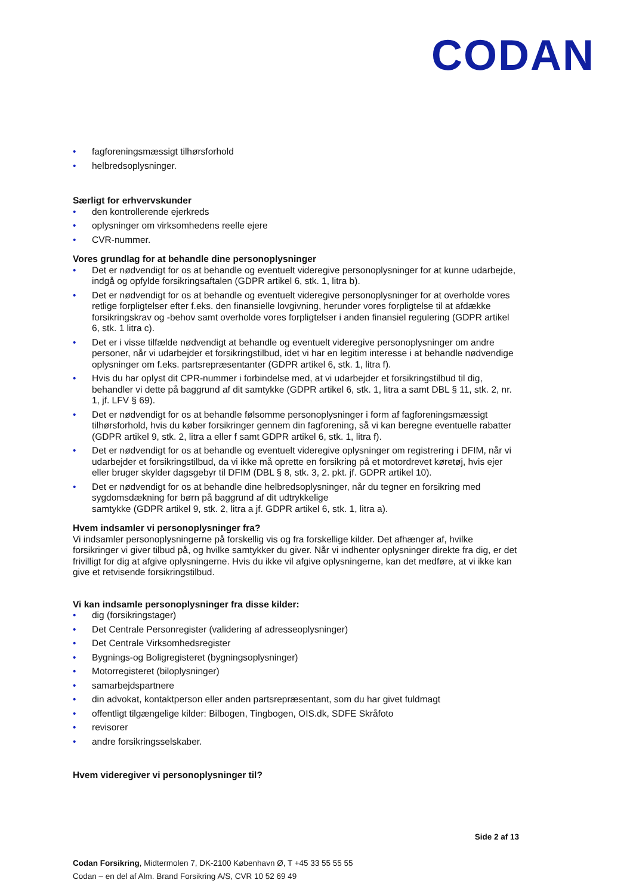CODAN
• fagforeningsmæssigt tilhørsforhold
• helbredsoplysninger.
Særligt for erhvervskunder
• den kontrollerende ejerkreds
• oplysninger om virksomhedens reelle ejere
• CVR-nummer.
Vores grundlag for at behandle dine personoplysninger
• Det er nødvendigt for os at behandle og eventuelt videregive personoplysninger for at kunne udarbejde, indgå og opfylde forsikringsaftalen (GDPR artikel 6, stk. 1, litra b).
• Det er nødvendigt for os at behandle og eventuelt videregive personoplysninger for at overholde vores retlige forpligtelser efter f.eks. den finansielle lovgivning, herunder vores forpligtelse til at afdække forsikringskrav og -behov samt overholde vores forpligtelser i anden finansiel regulering (GDPR artikel 6, stk. 1 litra c).
• Det er i visse tilfælde nødvendigt at behandle og eventuelt videregive personoplysninger om andre personer, når vi udarbejder et forsikringstilbud, idet vi har en legitim interesse i at behandle nødvendige oplysninger om f.eks. partsrepræsentanter (GDPR artikel 6, stk. 1, litra f).
• Hvis du har oplyst dit CPR-nummer i forbindelse med, at vi udarbejder et forsikringstilbud til dig, behandler vi dette på baggrund af dit samtykke (GDPR artikel 6, stk. 1, litra a samt DBL § 11, stk. 2, nr. 1, jf. LFV § 69).
• Det er nødvendigt for os at behandle følsomme personoplysninger i form af fagforeningsmæssigt tilhørsforhold, hvis du køber forsikringer gennem din fagforening, så vi kan beregne eventuelle rabatter (GDPR artikel 9, stk. 2, litra a eller f samt GDPR artikel 6, stk. 1, litra f).
• Det er nødvendigt for os at behandle og eventuelt videregive oplysninger om registrering i DFIM, når vi udarbejder et forsikringstilbud, da vi ikke må oprette en forsikring på et motordrevet køretøj, hvis ejer eller bruger skylder dagsgebyr til DFIM (DBL § 8, stk. 3, 2. pkt. jf. GDPR artikel 10).
• Det er nødvendigt for os at behandle dine helbredsoplysninger, når du tegner en forsikring med sygdomsdækning for børn på baggrund af dit udtrykkelige
samtykke (GDPR artikel 9, stk. 2, litra a jf. GDPR artikel 6, stk. 1, litra a).
Hvem indsamler vi personoplysninger fra?
Vi indsamler personoplysningerne på forskellig vis og fra forskellige kilder. Det afhænger af, hvilke forsikringer vi giver tilbud på, og hvilke samtykker du giver. Når vi indhenter oplysninger direkte fra dig, er det frivilligt for dig at afgive oplysningerne. Hvis du ikke vil afgive oplysningerne, kan det medføre, at vi ikke kan give et retvisende forsikringstilbud.
Vi kan indsamle personoplysninger fra disse kilder:
• dig (forsikringstager)
• Det Centrale Personregister (validering af adresseoplysninger)
• Det Centrale Virksomhedsregister
• Bygnings-og Boligregisteret (bygningsoplysninger)
• Motorregisteret (biloplysninger)
• samarbejdspartnere
• din advokat, kontaktperson eller anden partsrepræsentant, som du har givet fuldmagt
• offentligt tilgængelige kilder: Bilbogen, Tingbogen, OIS.dk, SDFE Skråfoto
• revisorer
• andre forsikringsselskaber.
Hvem videregiver vi personoplysninger til?
Side 2 af 13
Codan Forsikring, Midtermolen 7, DK-2100 København Ø, T +45 33 55 55 55
Codan – en del af Alm. Brand Forsikring A/S, CVR 10 52 69 49